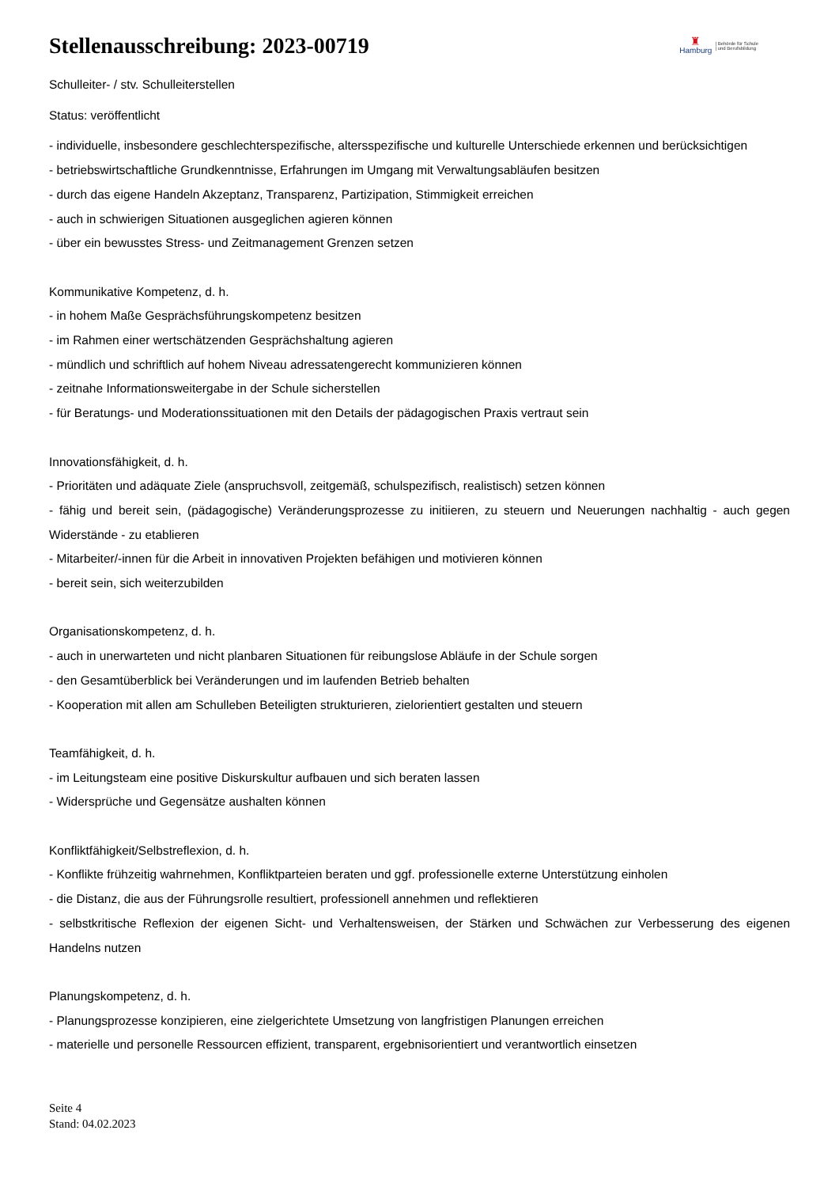Stellenausschreibung: 2023-00719
♜
Hamburg
| Behörde für Schule
| und Berufsbildung
Schulleiter- / stv. Schulleiterstellen
Status: veröffentlicht
- individuelle, insbesondere geschlechterspezifische, altersspezifische und kulturelle Unterschiede erkennen und berücksichtigen
- betriebswirtschaftliche Grundkenntnisse, Erfahrungen im Umgang mit Verwaltungsabläufen besitzen
- durch das eigene Handeln Akzeptanz, Transparenz, Partizipation, Stimmigkeit erreichen
- auch in schwierigen Situationen ausgeglichen agieren können
- über ein bewusstes Stress- und Zeitmanagement Grenzen setzen
Kommunikative Kompetenz, d. h.
- in hohem Maße Gesprächsführungskompetenz besitzen
- im Rahmen einer wertschätzenden Gesprächshaltung agieren
- mündlich und schriftlich auf hohem Niveau adressatengerecht kommunizieren können
- zeitnahe Informationsweitergabe in der Schule sicherstellen
- für Beratungs- und Moderationssituationen mit den Details der pädagogischen Praxis vertraut sein
Innovationsfähigkeit, d. h.
- Prioritäten und adäquate Ziele (anspruchsvoll, zeitgemäß, schulspezifisch, realistisch) setzen können
- fähig und bereit sein, (pädagogische) Veränderungsprozesse zu initiieren, zu steuern und Neuerungen nachhaltig - auch gegen Widerstände - zu etablieren
- Mitarbeiter/-innen für die Arbeit in innovativen Projekten befähigen und motivieren können
- bereit sein, sich weiterzubilden
Organisationskompetenz, d. h.
- auch in unerwarteten und nicht planbaren Situationen für reibungslose Abläufe in der Schule sorgen
- den Gesamtüberblick bei Veränderungen und im laufenden Betrieb behalten
- Kooperation mit allen am Schulleben Beteiligten strukturieren, zielorientiert gestalten und steuern
Teamfähigkeit, d. h.
- im Leitungsteam eine positive Diskurskultur aufbauen und sich beraten lassen
- Widersprüche und Gegensätze aushalten können
Konfliktfähigkeit/Selbstreflexion, d. h.
- Konflikte frühzeitig wahrnehmen, Konfliktparteien beraten und ggf. professionelle externe Unterstützung einholen
- die Distanz, die aus der Führungsrolle resultiert, professionell annehmen und reflektieren
- selbstkritische Reflexion der eigenen Sicht- und Verhaltensweisen, der Stärken und Schwächen zur Verbesserung des eigenen Handelns nutzen
Planungskompetenz, d. h.
- Planungsprozesse konzipieren, eine zielgerichtete Umsetzung von langfristigen Planungen erreichen
- materielle und personelle Ressourcen effizient, transparent, ergebnisorientiert und verantwortlich einsetzen
Seite 4
Stand: 04.02.2023